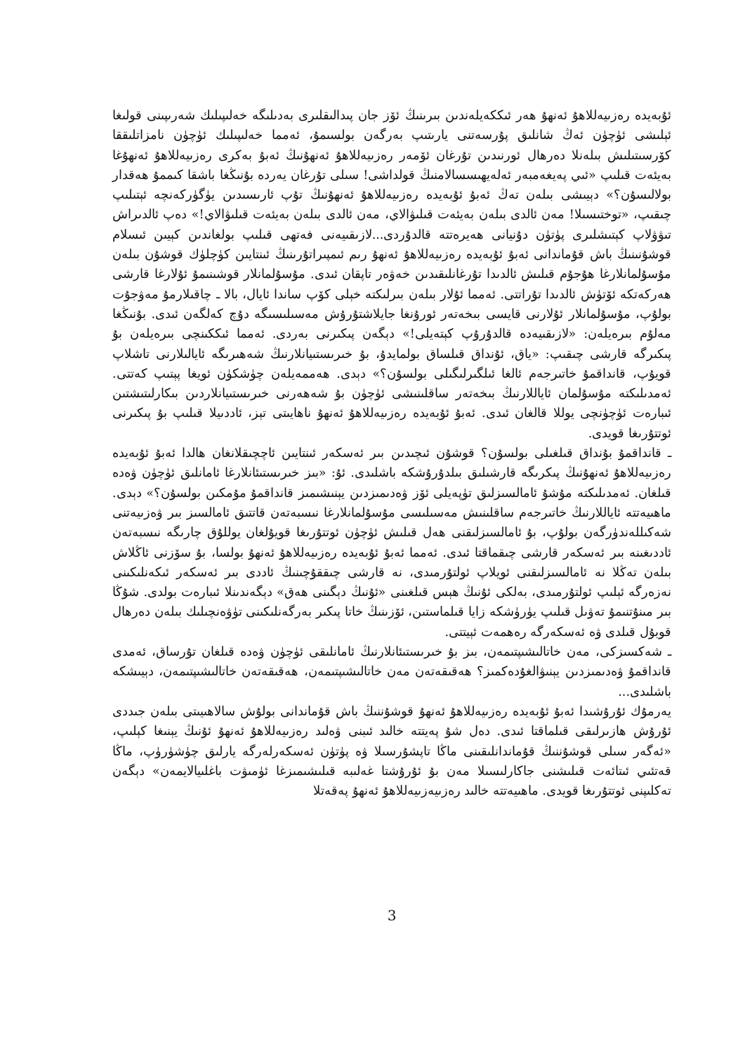ئۇبەيدە رەزىيەللاھۇ ئەنھۇ ھەر ئىككەيلەندىن بىرىنىڭ ئۆز جان پىدالىقلىرى بەدىلىگە خەلىپىلىك شەرىپىنى قولىغا ئېلىشى ئۈچۈن ئەڭ شانلىق پۇرسەتنى يارىتىپ بەرگەن بولسىمۇ، ئەمما خەلىپىلىك ئۈچۈن نامزاتلىققا كۆرسىتىلىش بىلەنلا دەرھال ئورنىدىن تۇرغان ئۆمەر رەزىيەللاھۇ ئەنھۇنىڭ ئەبۇ بەكرى رەزىيەللاھۇ ئەنھۇغا بەيئەت قىلىپ «ئىي پەيغەمبەر ئەلەيھىسسالامنىڭ قولداشى! سىلى تۇرغان يەردە بۇنىڭغا باشقا كىممۇ ھەقدار بولالىسۇن؟» دېيىشى بىلەن تەڭ ئەبۇ ئۇبەيدە رەزىيەللاھۇ ئەنھۇنىڭ تۇپ ئارىسىدىن يۈگۈركەنچە ئېتىلىپ چىقىپ، «توختىسىلا! مەن ئالدى بىلەن بەيئەت قىلىۋالاي، مەن ئالدى بىلەن بەيئەت قىلىۋالاي!» دەپ ئالدىراش تىۋۋلاپ كېتىشلىرى پۈتۈن دۇنيانى ھەيرەتتە قالدۇردى...لازىقىيەنى فەتھى قىلىپ بولغاندىن كېيىن ئىسلام قوشۇنىنىڭ باش قۇماندانى ئەبۇ ئۇبەيدە رەزىيەللاھۇ ئەنھۇ رىم ئىمپىراتۇرىنىڭ ئىنتايىن كۈچلۈك قوشۇن بىلەن مۇسۇلمانلارغا ھۇجۇم قىلىش ئالدىدا تۇرغانلىقىدىن خەۋەر تاپقان ئىدى. مۇسۇلمانلار قوشىنىمۇ ئۇلارغا قارشى ھەركەتكە ئۆتۈش ئالدىدا تۇراتتى. ئەمما ئۇلار بىلەن بىرلىكتە خېلى كۆپ ساندا ئايال، بالا ـ چاقىلارمۇ مەۋجۇت بولۇپ، مۇسۇلمانلار ئۇلارنى قايسى بىخەتەر ئورۇنغا جايلاشتۇرۇش مەسىلىسىگە دۇچ كەلگەن ئىدى. بۇنىڭغا مەلۇم بىرەيلەن: «لازىقىيەدە قالدۇرۇپ كېتەيلى!» دېگەن پىكىرنى بەردى. ئەمما ئىككىنچى بىرەيلەن بۇ پىكىرگە قارشى چىقىپ: «ياق، ئۇنداق قىلساق بولمايدۇ، بۇ خىرىستىيانلارنىڭ شەھىرىگە ئايالىلارنى تاشلاپ قويۇپ، قانداقمۇ خاتىرجەم ئالغا ئىلگىرلىگىلى بولسۇن؟» دېدى. ھەممەيلەن چۈشكۈن ئويغا پېتىپ كەتتى. ئەمدىلىكتە مۇسۇلمان ئاياللارنىڭ بىخەتەر ساقلىنىشى ئۈچۈن بۇ شەھەرنى خىرىستىيانلاردىن بىكارلىتىشتىن ئىبارەت ئۈچۈنچى يوللا قالغان ئىدى. ئەبۇ ئۇبەيدە رەزىيەللاھۇ ئەنھۇ ناھايىتى تېز، ئاددىيلا قىلىپ بۇ پىكىرنى ئوتتۇرىغا قويدى.
ـ قانداقمۇ بۇنداق قىلغىلى بولسۇن؟ قوشۇن ئىچىدىن بىر ئەسكەر ئىنتايىن ئاچچىقلانغان ھالدا ئەبۇ ئۇبەيدە رەزىيەللاھۇ ئەنھۇنىڭ پىكرىگە قارشىلىق بىلدۇرۇشكە باشلىدى. ئۇ: «بىز خىرىستىئانلارغا ئامانلىق ئۈچۈن ۋەدە قىلغان. ئەمدىلىكتە مۇشۇ ئامالسىزلىق تۈپەيلى ئۆز ۋەدىمىزدىن يېنىشىمىز قانداقمۇ مۇمكىن بولسۇن؟» دېدى. ماھىيەتتە ئاياللارنىڭ خاتىرجەم ساقلىنىش مەسىلىسى مۇسۇلمانلارغا نىسبەتەن قاتتىق ئامالسىز بىر ۋەزىيەتنى شەكىللەندۈرگەن بولۇپ، بۇ ئامالسىزلىقنى ھەل قىلىش ئۈچۈن ئوتتۇرىغا قويۇلغان يوللۇق چارىگە نىسبەتەن ئاددىغىنە بىر ئەسكەر قارشى چىقماقتا ئىدى. ئەمما ئەبۇ ئۇبەيدە رەزىيەللاھۇ ئەنھۇ بولسا، بۇ سۆزنى ئاڭلاش بىلەن تەڭلا نە ئامالسىزلىقنى ئويلاپ ئولتۇرمىدى، نە قارشى چىققۇچىنىڭ ئاددى بىر ئەسكەر ئىكەنلىكىنى نەزەرگە ئېلىپ ئولتۇرمىدى، بەلكى ئۇنىڭ ھېس قىلغىنى «ئۇنىڭ دېگىنى ھەق» دېگەندىنلا ئىبارەت بولدى. شۇڭا بىر مىنۇتنىمۇ تەۋىل قىلىپ يۈرۈشكە زايا قىلماستىن، ئۆزىنىڭ خاتا پىكىر بەرگەنلىكىنى تۈۋەنچىلىك بىلەن دەرھال قوبۇل قىلدى ۋە ئەسكەرگە رەھمەت ئېيتتى.
ـ شەكسىزكى، مەن خاتالىشىپتىمەن، بىز بۇ خىرىستىئانلارنىڭ ئامانلىقى ئۈچۈن ۋەدە قىلغان تۇرساق، ئەمدى قانداقمۇ ۋەدىمىزدىن يېنىۋالغۇدەكمىز؟ ھەقىقەتەن مەن خاتالىشىپتىمەن، ھەقىقەتەن خاتالىشىپتىمەن، دېيىشكە باشلىدى...
يەرمۇك ئۇرۇشىدا ئەبۇ ئۇبەيدە رەزىيەللاھۇ ئەنھۇ قوشۇننىڭ باش قۇماندانى بولۇش سالاھىيىتى بىلەن جىددى ئۇرۇش ھازىرلىقى قىلماقتا ئىدى. دەل شۇ پەيتتە خالىد ئىبنى ۋەلىد رەزىيەللاھۇ ئەنھۇ ئۇنىڭ يېنىغا كېلىپ، «ئەگەر سىلى قوشۇننىڭ قۇماندانلىقىنى ماڭا تاپشۇرسىلا ۋە پۈتۈن ئەسكەرلەرگە يارلىق چۈشۈرۈپ، ماڭا قەتئىي ئىتائەت قىلىشنى جاكارلىسىلا مەن بۇ ئۇرۇشتا غەلىبە قىلىشىمىزغا ئۈمىۋت باغلىيالايمەن» دېگەن تەكلىپنى ئوتتۇرىغا قويدى. ماھىيەتتە خالىد رەزىيەزىيەللاھۇ ئەنھۇ پەقەتلا
3